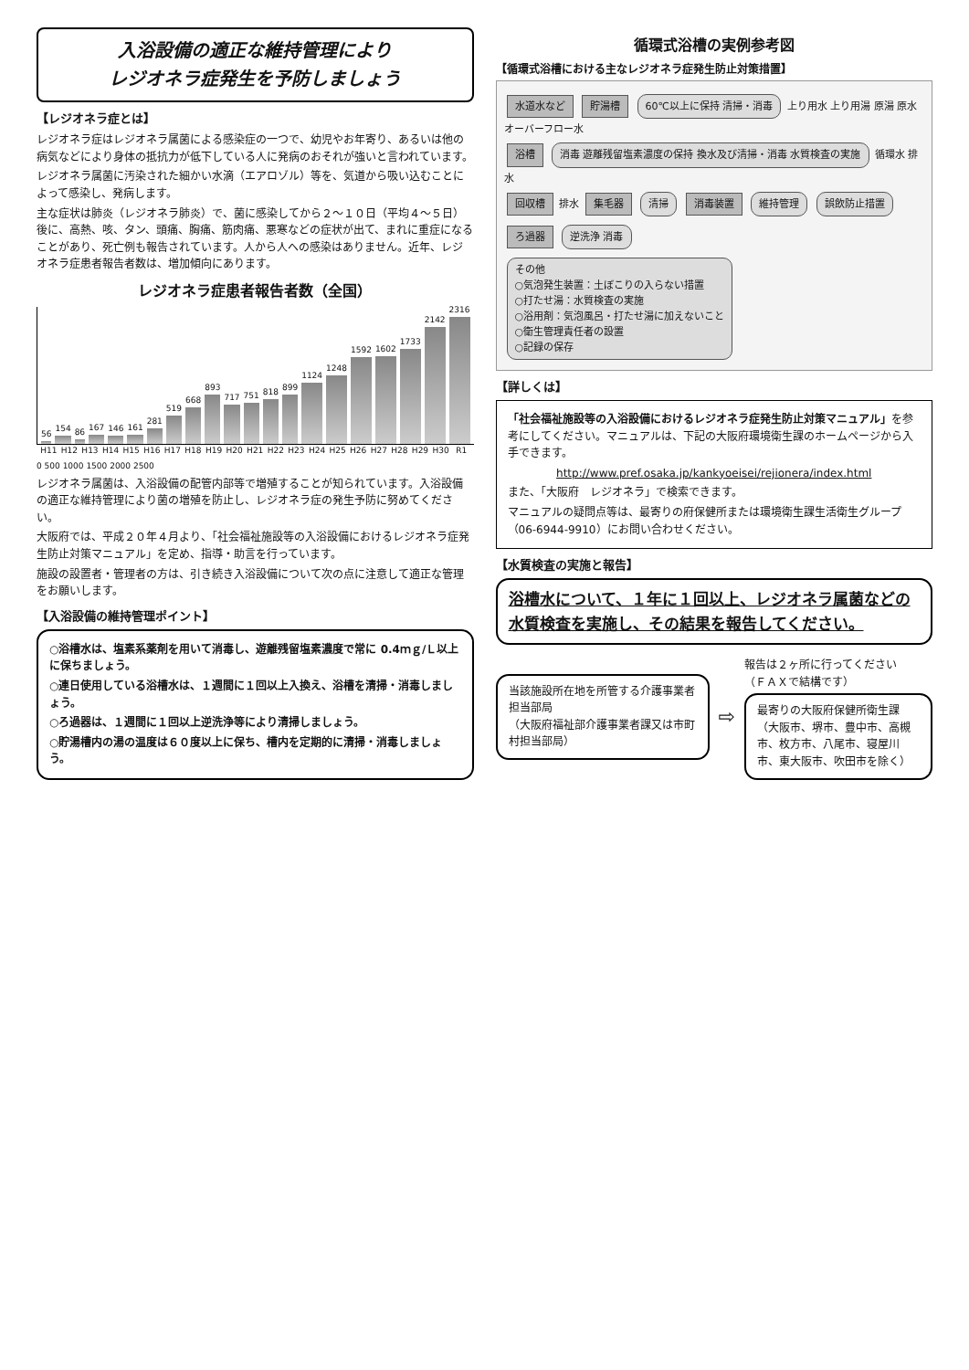入浴設備の適正な維持管理により
レジオネラ症発生を予防しましょう
【レジオネラ症とは】
レジオネラ症はレジオネラ属菌による感染症の一つで、幼児やお年寄り、あるいは他の病気などにより身体の抵抗力が低下している人に発病のおそれが強いと言われています。
レジオネラ属菌に汚染された細かい水滴（エアロゾル）等を、気道から吸い込むことによって感染し、発病します。
主な症状は肺炎（レジオネラ肺炎）で、菌に感染してから２～１０日（平均４～５日）後に、高熱、咳、タン、頭痛、胸痛、筋肉痛、悪寒などの症状が出て、まれに重症になることがあり、死亡例も報告されています。人から人への感染はありません。近年、レジオネラ症患者報告者数は、増加傾向にあります。
レジオネラ症患者報告者数（全国）
56
154
86
167
146
161
281
519
668
893
717
751
818
899
1124
1248
1592
1602
1733
2142
2316
H11 H12 H13 H14 H15 H16 H17 H18 H19 H20 H21 H22 H23 H24 H25 H26 H27 H28 H29 H30 R1
0 500 1000 1500 2000 2500
レジオネラ属菌は、入浴設備の配管内部等で増殖することが知られています。入浴設備の適正な維持管理により菌の増殖を防止し、レジオネラ症の発生予防に努めてください。
大阪府では、平成２０年４月より、「社会福祉施設等の入浴設備におけるレジオネラ症発生防止対策マニュアル」を定め、指導・助言を行っています。
施設の設置者・管理者の方は、引き続き入浴設備について次の点に注意して適正な管理をお願いします。
【入浴設備の維持管理ポイント】
○浴槽水は、塩素系薬剤を用いて消毒し、遊離残留塩素濃度で常に 0.4ｍｇ/Ｌ以上に保ちましょう。
○連日使用している浴槽水は、１週間に１回以上入換え、浴槽を清掃・消毒しましょう。
○ろ過器は、１週間に１回以上逆洗浄等により清掃しましょう。
○貯湯槽内の湯の温度は６０度以上に保ち、槽内を定期的に清掃・消毒しましょう。
循環式浴槽の実例参考図
【循環式浴槽における主なレジオネラ症発生防止対策措置】
水道水など 貯湯槽 60℃以上に保持 清掃・消毒 上り用水 上り用湯 原湯 原水 オーバーフロー水
浴槽 消毒 遊離残留塩素濃度の保持 換水及び清掃・消毒 水質検査の実施 循環水 排水
回収槽 排水 集毛器 清掃 消毒装置 維持管理 誤飲防止措置
ろ過器 逆洗浄 消毒
その他
○気泡発生装置：土ぼこりの入らない措置
○打たせ湯：水質検査の実施
○浴用剤：気泡風呂・打たせ湯に加えないこと
○衛生管理責任者の設置
○記録の保存
【詳しくは】
「社会福祉施設等の入浴設備におけるレジオネラ症発生防止対策マニュアル」を参考にしてください。マニュアルは、下記の大阪府環境衛生課のホームページから入手できます。
http://www.pref.osaka.jp/kankyoeisei/rejionera/index.html
また、「大阪府　レジオネラ」で検索できます。
マニュアルの疑問点等は、最寄りの府保健所または環境衛生課生活衛生グループ（06-6944-9910）にお問い合わせください。
【水質検査の実施と報告】
浴槽水について、１年に１回以上、レジオネラ属菌などの水質検査を実施し、その結果を報告してください。
当該施設所在地を所管する介護事業者担当部局
（大阪府福祉部介護事業者課又は市町村担当部局）
⇨
報告は２ヶ所に行ってください
（ＦＡＸで結構です）
最寄りの大阪府保健所衛生課
（大阪市、堺市、豊中市、高槻市、枚方市、八尾市、寝屋川市、東大阪市、吹田市を除く）